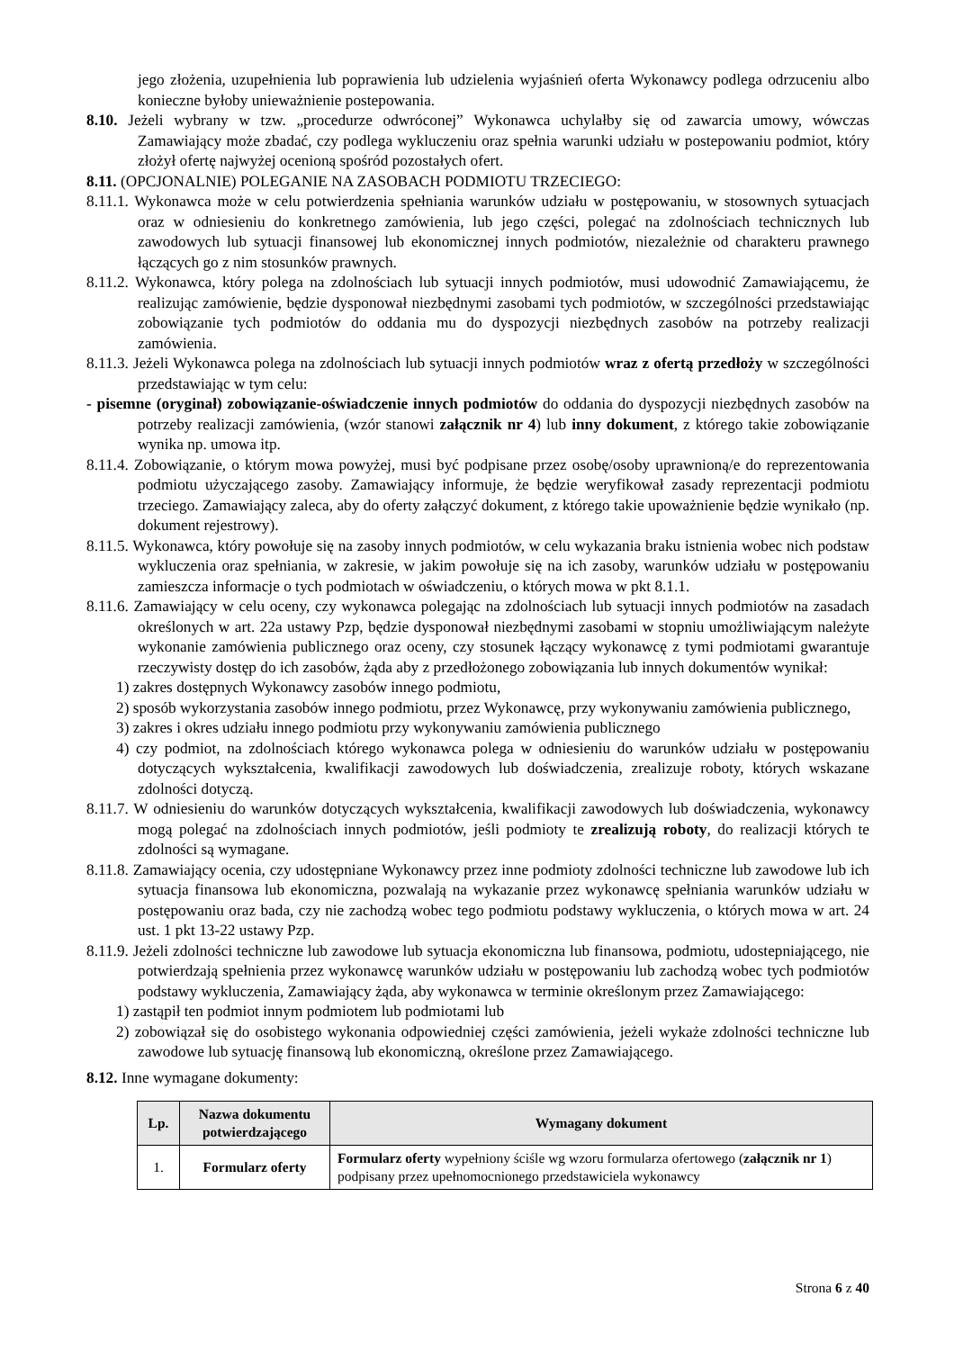jego złożenia, uzupełnienia lub poprawienia lub udzielenia wyjaśnień oferta Wykonawcy podlega odrzuceniu albo konieczne byłoby unieważnienie postepowania.
8.10. Jeżeli wybrany w tzw. „procedurze odwróconej” Wykonawca uchylałby się od zawarcia umowy, wówczas Zamawiający może zbadać, czy podlega wykluczeniu oraz spełnia warunki udziału w postepowaniu podmiot, który złożył ofertę najwyżej ocenioną spośród pozostałych ofert.
8.11. (OPCJONALNIE) POLEGANIE NA ZASOBACH PODMIOTU TRZECIEGO:
8.11.1. Wykonawca może w celu potwierdzenia spełniania warunków udziału w postępowaniu, w stosownych sytuacjach oraz w odniesieniu do konkretnego zamówienia, lub jego części, polegać na zdolnościach technicznych lub zawodowych lub sytuacji finansowej lub ekonomicznej innych podmiotów, niezależnie od charakteru prawnego łączących go z nim stosunków prawnych.
8.11.2. Wykonawca, który polega na zdolnościach lub sytuacji innych podmiotów, musi udowodnić Zamawiającemu, że realizując zamówienie, będzie dysponował niezbędnymi zasobami tych podmiotów, w szczególności przedstawiając zobowiązanie tych podmiotów do oddania mu do dyspozycji niezbędnych zasobów na potrzeby realizacji zamówienia.
8.11.3. Jeżeli Wykonawca polega na zdolnościach lub sytuacji innych podmiotów wraz z ofertą przedłoży w szczególności przedstawiając w tym celu:
- pisemne (oryginał) zobowiązanie-oświadczenie innych podmiotów do oddania do dyspozycji niezbędnych zasobów na potrzeby realizacji zamówienia, (wzór stanowi załącznik nr 4) lub inny dokument, z którego takie zobowiązanie wynika np. umowa itp.
8.11.4. Zobowiązanie, o którym mowa powyżej, musi być podpisane przez osobę/osoby uprawnioną/e do reprezentowania podmiotu użyczającego zasoby. Zamawiający informuje, że będzie weryfikował zasady reprezentacji podmiotu trzeciego. Zamawiający zaleca, aby do oferty załączyć dokument, z którego takie upoważnienie będzie wynikało (np. dokument rejestrowy).
8.11.5. Wykonawca, który powołuje się na zasoby innych podmiotów, w celu wykazania braku istnienia wobec nich podstaw wykluczenia oraz spełniania, w zakresie, w jakim powołuje się na ich zasoby, warunków udziału w postępowaniu zamieszcza informacje o tych podmiotach w oświadczeniu, o których mowa w pkt 8.1.1.
8.11.6. Zamawiający w celu oceny, czy wykonawca polegając na zdolnościach lub sytuacji innych podmiotów na zasadach określonych w art. 22a ustawy Pzp, będzie dysponował niezbędnymi zasobami w stopniu umożliwiającym należyte wykonanie zamówienia publicznego oraz oceny, czy stosunek łączący wykonawcę z tymi podmiotami gwarantuje rzeczywisty dostęp do ich zasobów, żąda aby z przedłożonego zobowiązania lub innych dokumentów wynikał:
1) zakres dostępnych Wykonawcy zasobów innego podmiotu,
2) sposób wykorzystania zasobów innego podmiotu, przez Wykonawcę, przy wykonywaniu zamówienia publicznego,
3) zakres i okres udziału innego podmiotu przy wykonywaniu zamówienia publicznego
4) czy podmiot, na zdolnościach którego wykonawca polega w odniesieniu do warunków udziału w postępowaniu dotyczących wykształcenia, kwalifikacji zawodowych lub doświadczenia, zrealizuje roboty, których wskazane zdolności dotyczą.
8.11.7. W odniesieniu do warunków dotyczących wykształcenia, kwalifikacji zawodowych lub doświadczenia, wykonawcy mogą polegać na zdolnościach innych podmiotów, jeśli podmioty te zrealizują roboty, do realizacji których te zdolności są wymagane.
8.11.8. Zamawiający ocenia, czy udostępniane Wykonawcy przez inne podmioty zdolności techniczne lub zawodowe lub ich sytuacja finansowa lub ekonomiczna, pozwalają na wykazanie przez wykonawcę spełniania warunków udziału w postępowaniu oraz bada, czy nie zachodzą wobec tego podmiotu podstawy wykluczenia, o których mowa w art. 24 ust. 1 pkt 13-22 ustawy Pzp.
8.11.9. Jeżeli zdolności techniczne lub zawodowe lub sytuacja ekonomiczna lub finansowa, podmiotu, udostepniającego, nie potwierdzają spełnienia przez wykonawcę warunków udziału w postępowaniu lub zachodzą wobec tych podmiotów podstawy wykluczenia, Zamawiający żąda, aby wykonawca w terminie określonym przez Zamawiającego:
1) zastąpił ten podmiot innym podmiotem lub podmiotami lub
2) zobowiązał się do osobistego wykonania odpowiedniej części zamówienia, jeżeli wykaże zdolności techniczne lub zawodowe lub sytuację finansową lub ekonomiczną, określone przez Zamawiającego.
8.12. Inne wymagane dokumenty:
| Lp. | Nazwa dokumentu potwierdzającego | Wymagany dokument |
| --- | --- | --- |
| 1. | Formularz oferty | Formularz oferty wypełniony ściśle wg wzoru formularza ofertowego ( załącznik nr 1 ) podpisany przez upełnomocnionego przedstawiciela wykonawcy |
Strona 6 z 40